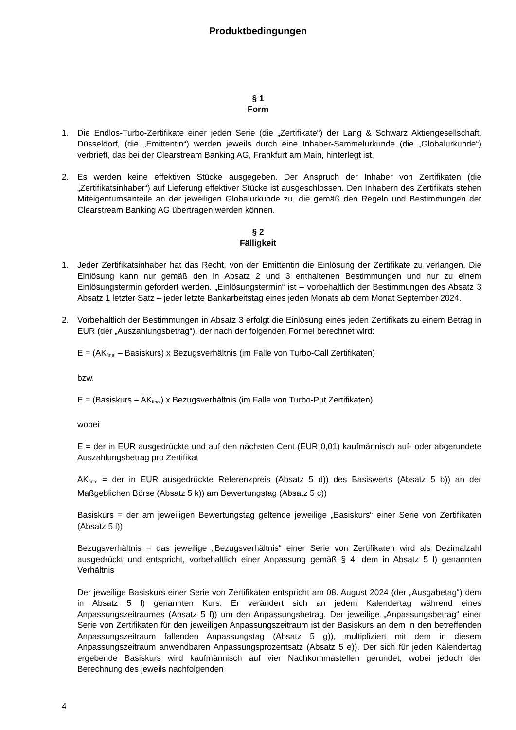Produktbedingungen
§ 1
Form
1. Die Endlos-Turbo-Zertifikate einer jeden Serie (die „Zertifikate“) der Lang & Schwarz Aktiengesellschaft, Düsseldorf, (die „Emittentin“) werden jeweils durch eine Inhaber-Sammelurkunde (die „Globalurkunde“) verbrieft, das bei der Clearstream Banking AG, Frankfurt am Main, hinterlegt ist.
2. Es werden keine effektiven Stücke ausgegeben. Der Anspruch der Inhaber von Zertifikaten (die „Zertifikatsinhaber“) auf Lieferung effektiver Stücke ist ausgeschlossen. Den Inhabern des Zertifikats stehen Miteigentumsanteile an der jeweiligen Globalurkunde zu, die gemäß den Regeln und Bestimmungen der Clearstream Banking AG übertragen werden können.
§ 2
Fälligkeit
1. Jeder Zertifikatsinhaber hat das Recht, von der Emittentin die Einlösung der Zertifikate zu verlangen. Die Einlösung kann nur gemäß den in Absatz 2 und 3 enthaltenen Bestimmungen und nur zu einem Einlösungstermin gefordert werden. „Einlösungstermin“ ist – vorbehaltlich der Bestimmungen des Absatz 3 Absatz 1 letzter Satz – jeder letzte Bankarbeitstag eines jeden Monats ab dem Monat September 2024.
2. Vorbehaltlich der Bestimmungen in Absatz 3 erfolgt die Einlösung eines jeden Zertifikats zu einem Betrag in EUR (der „Auszahlungsbetrag“), der nach der folgenden Formel berechnet wird:
E = (AK<sub>final</sub> – Basiskurs) x Bezugsverhältnis (im Falle von Turbo-Call Zertifikaten)
bzw.
E = (Basiskurs – AK<sub>final</sub>) x Bezugsverhältnis (im Falle von Turbo-Put Zertifikaten)
wobei
E = der in EUR ausgedrückte und auf den nächsten Cent (EUR 0,01) kaufmännisch auf- oder abgerundete Auszahlungsbetrag pro Zertifikat
AK<sub>final</sub> = der in EUR ausgedrückte Referenzpreis (Absatz 5 d)) des Basiswerts (Absatz 5 b)) an der Maßgeblichen Börse (Absatz 5 k)) am Bewertungstag (Absatz 5 c))
Basiskurs = der am jeweiligen Bewertungstag geltende jeweilige „Basiskurs“ einer Serie von Zertifikaten (Absatz 5 l))
Bezugsverhältnis = das jeweilige „Bezugsverhältnis“ einer Serie von Zertifikaten wird als Dezimalzahl ausgedrückt und entspricht, vorbehaltlich einer Anpassung gemäß § 4, dem in Absatz 5 l) genannten Verhältnis
Der jeweilige Basiskurs einer Serie von Zertifikaten entspricht am 08. August 2024 (der „Ausgabetag“) dem in Absatz 5 l) genannten Kurs. Er verändert sich an jedem Kalendertag während eines Anpassungszeitraumes (Absatz 5 f)) um den Anpassungsbetrag. Der jeweilige „Anpassungsbetrag“ einer Serie von Zertifikaten für den jeweiligen Anpassungszeitraum ist der Basiskurs an dem in den betreffenden Anpassungszeitraum fallenden Anpassungstag (Absatz 5 g)), multipliziert mit dem in diesem Anpassungszeitraum anwendbaren Anpassungsprozentsatz (Absatz 5 e)). Der sich für jeden Kalendertag ergebende Basiskurs wird kaufmännisch auf vier Nachkommastellen gerundet, wobei jedoch der Berechnung des jeweils nachfolgenden
4